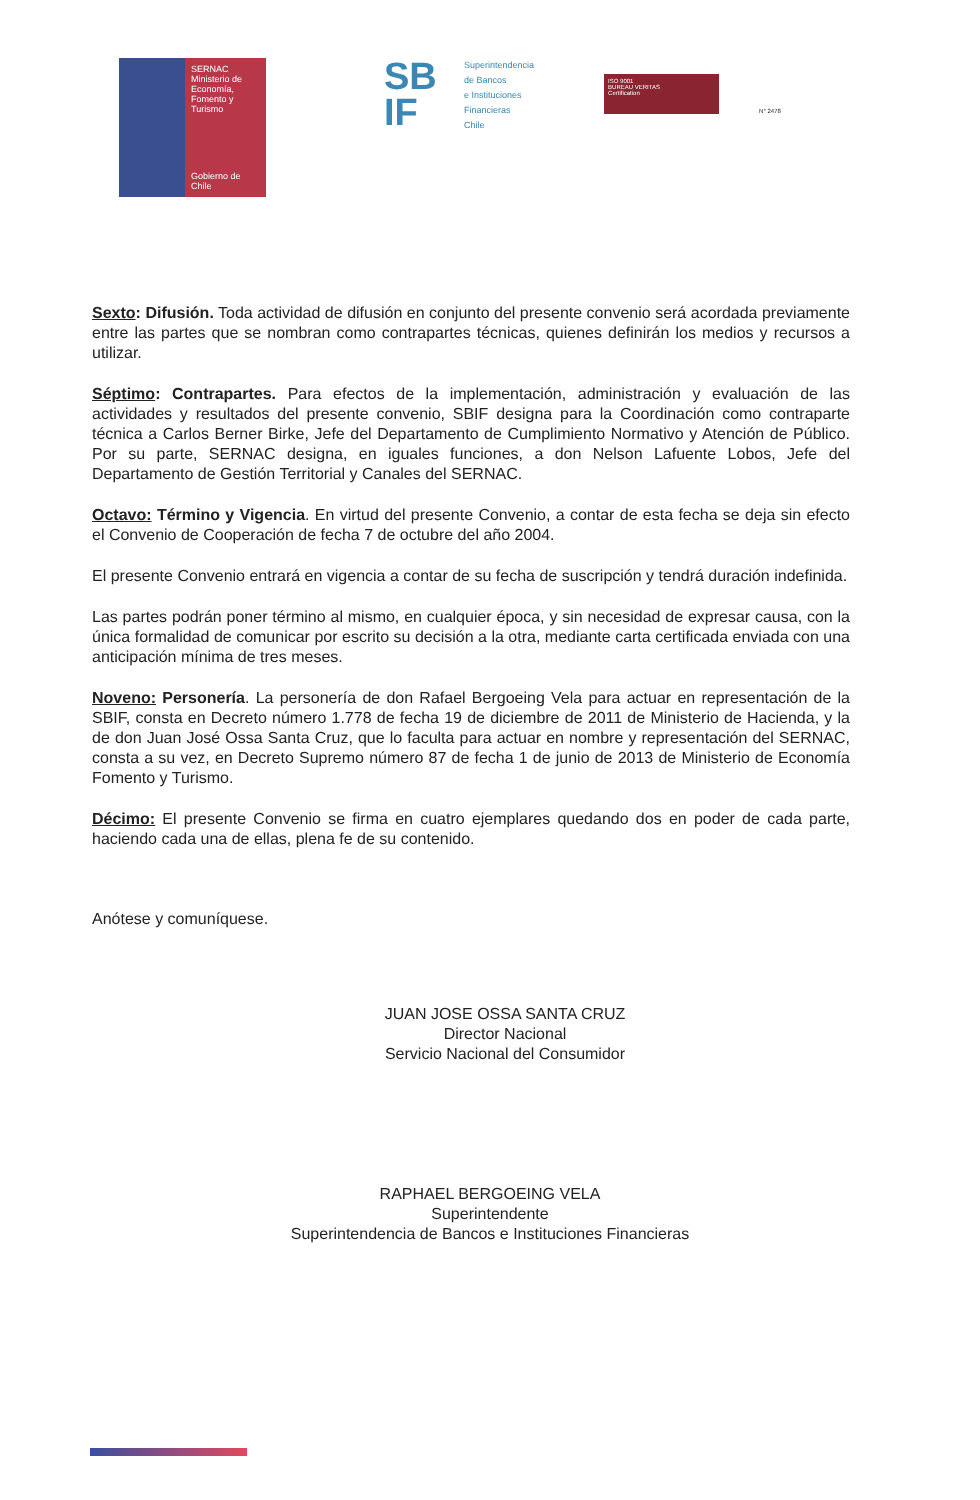SERNAC
Ministerio de Economía, Fomento y Turismo
Gobierno de Chile
SB
IF
Superintendencia
de Bancos
e Instituciones
Financieras
Chile
ISO 9001
BUREAU VERITAS
Certification
N° 2478
Sexto: Difusión. Toda actividad de difusión en conjunto del presente convenio será acordada previamente entre las partes que se nombran como contrapartes técnicas, quienes definirán los medios y recursos a utilizar.
Séptimo: Contrapartes. Para efectos de la implementación, administración y evaluación de las actividades y resultados del presente convenio, SBIF designa para la Coordinación como contraparte técnica a Carlos Berner Birke, Jefe del Departamento de Cumplimiento Normativo y Atención de Público. Por su parte, SERNAC designa, en iguales funciones, a don Nelson Lafuente Lobos, Jefe del Departamento de Gestión Territorial y Canales del SERNAC.
Octavo: Término y Vigencia. En virtud del presente Convenio, a contar de esta fecha se deja sin efecto el Convenio de Cooperación de fecha 7 de octubre del año 2004.
El presente Convenio entrará en vigencia a contar de su fecha de suscripción y tendrá duración indefinida.
Las partes podrán poner término al mismo, en cualquier época, y sin necesidad de expresar causa, con la única formalidad de comunicar por escrito su decisión a la otra, mediante carta certificada enviada con una anticipación mínima de tres meses.
Noveno: Personería. La personería de don Rafael Bergoeing Vela para actuar en representación de la SBIF, consta en Decreto número 1.778 de fecha 19 de diciembre de 2011 de Ministerio de Hacienda, y la de don Juan José Ossa Santa Cruz, que lo faculta para actuar en nombre y representación del SERNAC, consta a su vez, en Decreto Supremo número 87 de fecha 1 de junio de 2013 de Ministerio de Economía Fomento y Turismo.
Décimo: El presente Convenio se firma en cuatro ejemplares quedando dos en poder de cada parte, haciendo cada una de ellas, plena fe de su contenido.
Anótese y comuníquese.
JUAN JOSE OSSA SANTA CRUZ
Director Nacional
Servicio Nacional del Consumidor
RAPHAEL BERGOEING VELA
Superintendente
Superintendencia de Bancos e Instituciones Financieras